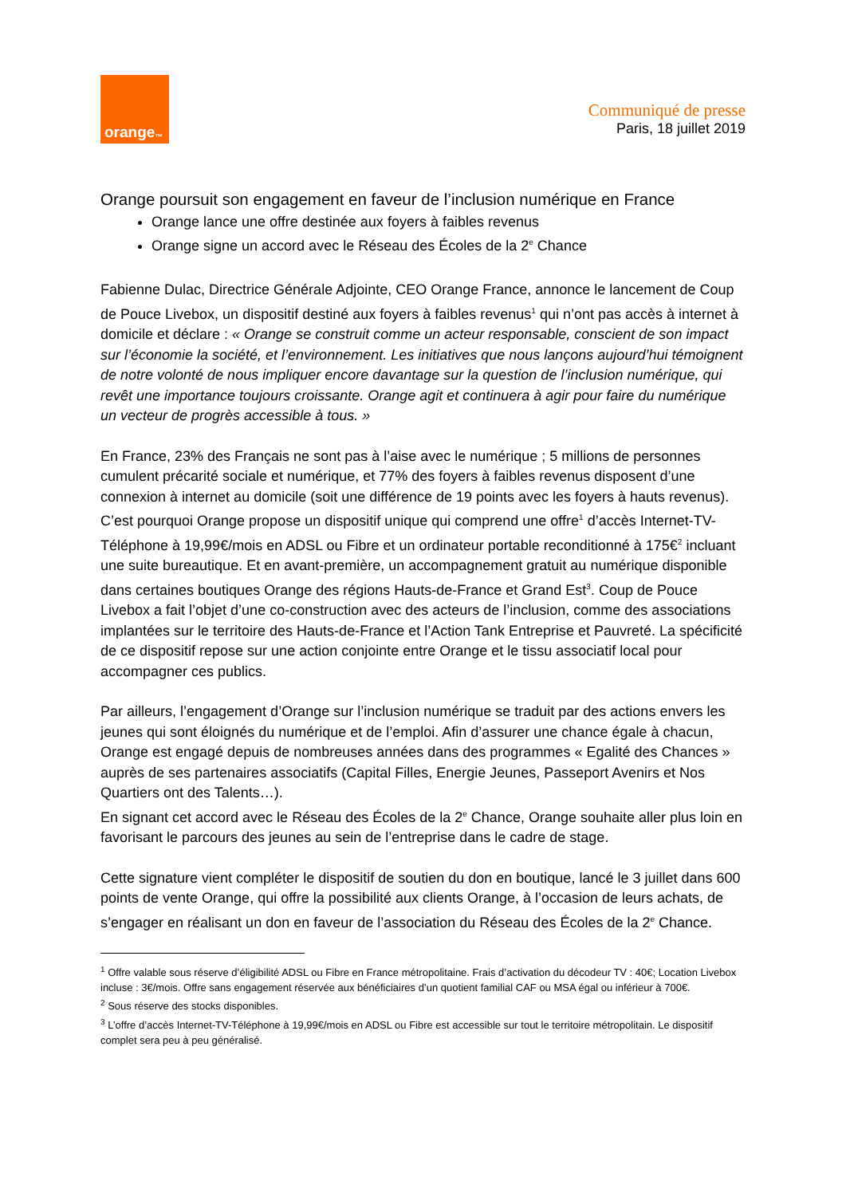orange<sup>™</sup>
Communiqué de presse
Paris, 18 juillet 2019
Orange poursuit son engagement en faveur de l’inclusion numérique en France
Orange lance une offre destinée aux foyers à faibles revenus
Orange signe un accord avec le Réseau des Écoles de la 2<sup>e</sup> Chance
Fabienne Dulac, Directrice Générale Adjointe, CEO Orange France, annonce le lancement de Coup de Pouce Livebox, un dispositif destiné aux foyers à faibles revenus<sup>1</sup> qui n’ont pas accès à internet à domicile et déclare : « Orange se construit comme un acteur responsable, conscient de son impact sur l’économie la société, et l’environnement. Les initiatives que nous lançons aujourd’hui témoignent de notre volonté de nous impliquer encore davantage sur la question de l’inclusion numérique, qui revêt une importance toujours croissante. Orange agit et continuera à agir pour faire du numérique un vecteur de progrès accessible à tous. »
En France, 23% des Français ne sont pas à l’aise avec le numérique ; 5 millions de personnes cumulent précarité sociale et numérique, et 77% des foyers à faibles revenus disposent d’une connexion à internet au domicile (soit une différence de 19 points avec les foyers à hauts revenus). C’est pourquoi Orange propose un dispositif unique qui comprend une offre<sup>1</sup> d’accès Internet-TV-Téléphone à 19,99€/mois en ADSL ou Fibre et un ordinateur portable reconditionné à 175€<sup>2</sup> incluant une suite bureautique. Et en avant-première, un accompagnement gratuit au numérique disponible dans certaines boutiques Orange des régions Hauts-de-France et Grand Est<sup>3</sup>. Coup de Pouce Livebox a fait l’objet d’une co-construction avec des acteurs de l’inclusion, comme des associations implantées sur le territoire des Hauts-de-France et l’Action Tank Entreprise et Pauvreté. La spécificité de ce dispositif repose sur une action conjointe entre Orange et le tissu associatif local pour accompagner ces publics.
Par ailleurs, l’engagement d’Orange sur l’inclusion numérique se traduit par des actions envers les jeunes qui sont éloignés du numérique et de l’emploi. Afin d’assurer une chance égale à chacun, Orange est engagé depuis de nombreuses années dans des programmes « Egalité des Chances » auprès de ses partenaires associatifs (Capital Filles, Energie Jeunes, Passeport Avenirs et Nos Quartiers ont des Talents…).
En signant cet accord avec le Réseau des Écoles de la 2<sup>e</sup> Chance, Orange souhaite aller plus loin en favorisant le parcours des jeunes au sein de l’entreprise dans le cadre de stage.
Cette signature vient compléter le dispositif de soutien du don en boutique, lancé le 3 juillet dans 600 points de vente Orange, qui offre la possibilité aux clients Orange, à l’occasion de leurs achats, de s’engager en réalisant un don en faveur de l’association du Réseau des Écoles de la 2<sup>e</sup> Chance.
<sup>1</sup> Offre valable sous réserve d’éligibilité ADSL ou Fibre en France métropolitaine. Frais d’activation du décodeur TV : 40€; Location Livebox incluse : 3€/mois. Offre sans engagement réservée aux bénéficiaires d’un quotient familial CAF ou MSA égal ou inférieur à 700€.
<sup>2</sup> Sous réserve des stocks disponibles.
<sup>3</sup> L’offre d’accès Internet-TV-Téléphone à 19,99€/mois en ADSL ou Fibre est accessible sur tout le territoire métropolitain. Le dispositif complet sera peu à peu généralisé.